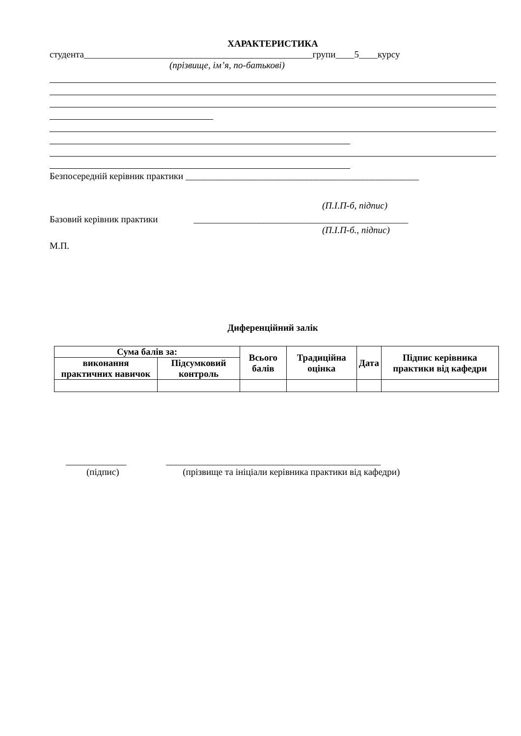ХАРАКТЕРИСТИКА
студента_________________________________________________групи____5____курсу
(прізвище, ім’я, по-батькові)
Безпосередній керівник практики __________________________________________________
(П.І.П-б, підпис)
Базовий керівник практики ______________________________________________
(П.І.П-б., підпис)
М.П.
Диференційний залік
| Сума балів за: | | Всього балів | Традиційна оцінка | Дата | Підпис керівника практики від кафедри |
| --- | --- | --- | --- | --- | --- |
| виконання практичних навичок | Підсумковий контроль | | | | |
_____________ ______________________________________________
(підпис) (прізвище та ініціали керівника практики від кафедри)